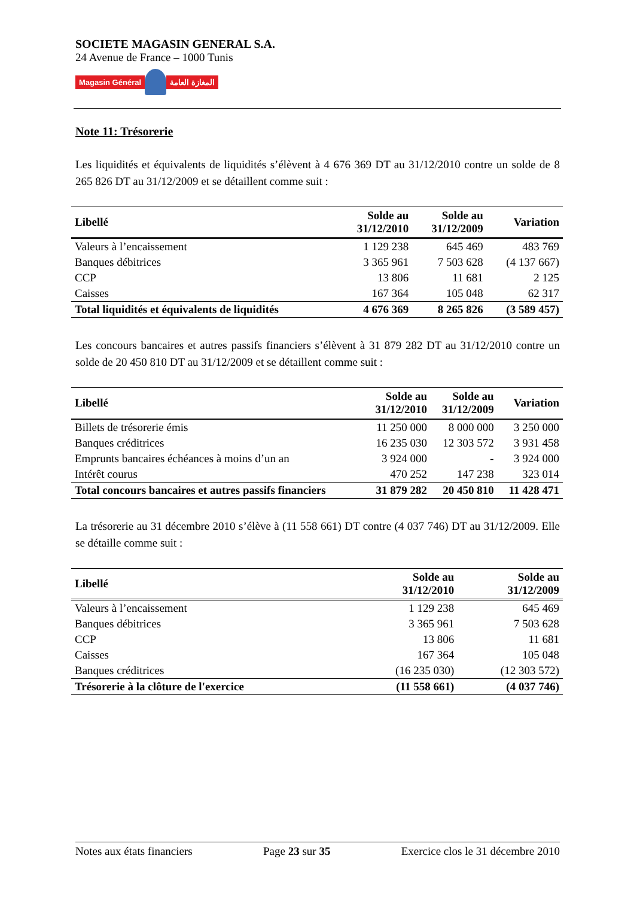SOCIETE MAGASIN GENERAL S.A.
24 Avenue de France – 1000 Tunis
Magasin Général المغازة العامة
Note 11: Trésorerie
Les liquidités et équivalents de liquidités s’élèvent à 4 676 369 DT au 31/12/2010 contre un solde de 8 265 826 DT au 31/12/2009 et se détaillent comme suit :
| Libellé | Solde au 31/12/2010 | Solde au 31/12/2009 | Variation |
| --- | --- | --- | --- |
| Valeurs à l’encaissement | 1 129 238 | 645 469 | 483 769 |
| Banques débitrices | 3 365 961 | 7 503 628 | (4 137 667) |
| CCP | 13 806 | 11 681 | 2 125 |
| Caisses | 167 364 | 105 048 | 62 317 |
| Total liquidités et équivalents de liquidités | 4 676 369 | 8 265 826 | (3 589 457) |
Les concours bancaires et autres passifs financiers s’élèvent à 31 879 282 DT au 31/12/2010 contre un solde de 20 450 810 DT au 31/12/2009 et se détaillent comme suit :
| Libellé | Solde au 31/12/2010 | Solde au 31/12/2009 | Variation |
| --- | --- | --- | --- |
| Billets de trésorerie émis | 11 250 000 | 8 000 000 | 3 250 000 |
| Banques créditrices | 16 235 030 | 12 303 572 | 3 931 458 |
| Emprunts bancaires échéances à moins d’un an | 3 924 000 | - | 3 924 000 |
| Intérêt courus | 470 252 | 147 238 | 323 014 |
| Total concours bancaires et autres passifs financiers | 31 879 282 | 20 450 810 | 11 428 471 |
La trésorerie au 31 décembre 2010 s’élève à (11 558 661) DT contre (4 037 746) DT au 31/12/2009. Elle se détaille comme suit :
| Libellé | Solde au 31/12/2010 | Solde au 31/12/2009 |
| --- | --- | --- |
| Valeurs à l’encaissement | 1 129 238 | 645 469 |
| Banques débitrices | 3 365 961 | 7 503 628 |
| CCP | 13 806 | 11 681 |
| Caisses | 167 364 | 105 048 |
| Banques créditrices | (16 235 030) | (12 303 572) |
| Trésorerie à la clôture de l'exercice | (11 558 661) | (4 037 746) |
Notes aux états financiers Page 23 sur 35 Exercice clos le 31 décembre 2010